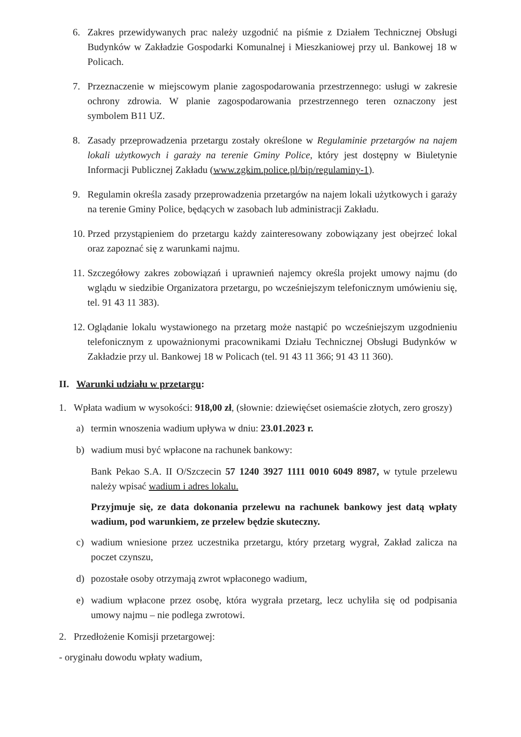6. Zakres przewidywanych prac należy uzgodnić na piśmie z Działem Technicznej Obsługi Budynków w Zakładzie Gospodarki Komunalnej i Mieszkaniowej przy ul. Bankowej 18 w Policach.
7. Przeznaczenie w miejscowym planie zagospodarowania przestrzennego: usługi w zakresie ochrony zdrowia. W planie zagospodarowania przestrzennego teren oznaczony jest symbolem B11 UZ.
8. Zasady przeprowadzenia przetargu zostały określone w Regulaminie przetargów na najem lokali użytkowych i garaży na terenie Gminy Police, który jest dostępny w Biuletynie Informacji Publicznej Zakładu (www.zgkim.police.pl/bip/regulaminy-1).
9. Regulamin określa zasady przeprowadzenia przetargów na najem lokali użytkowych i garaży na terenie Gminy Police, będących w zasobach lub administracji Zakładu.
10. Przed przystąpieniem do przetargu każdy zainteresowany zobowiązany jest obejrzeć lokal oraz zapoznać się z warunkami najmu.
11. Szczegółowy zakres zobowiązań i uprawnień najemcy określa projekt umowy najmu (do wglądu w siedzibie Organizatora przetargu, po wcześniejszym telefonicznym umówieniu się, tel. 91 43 11 383).
12. Oglądanie lokalu wystawionego na przetarg może nastąpić po wcześniejszym uzgodnieniu telefonicznym z upoważnionymi pracownikami Działu Technicznej Obsługi Budynków w Zakładzie przy ul. Bankowej 18 w Policach (tel. 91 43 11 366; 91 43 11 360).
II. Warunki udziału w przetargu:
1. Wpłata wadium w wysokości: 918,00 zł, (słownie: dziewięćset osiemaście złotych, zero groszy)
a) termin wnoszenia wadium upływa w dniu: 23.01.2023 r.
b) wadium musi być wpłacone na rachunek bankowy:
Bank Pekao S.A. II O/Szczecin 57 1240 3927 1111 0010 6049 8987, w tytule przelewu należy wpisać wadium i adres lokalu.
Przyjmuje się, ze data dokonania przelewu na rachunek bankowy jest datą wpłaty wadium, pod warunkiem, ze przelew będzie skuteczny.
c) wadium wniesione przez uczestnika przetargu, który przetarg wygrał, Zakład zalicza na poczet czynszu,
d) pozostałe osoby otrzymają zwrot wpłaconego wadium,
e) wadium wpłacone przez osobę, która wygrała przetarg, lecz uchyliła się od podpisania umowy najmu – nie podlega zwrotowi.
2. Przedłożenie Komisji przetargowej:
- oryginału dowodu wpłaty wadium,